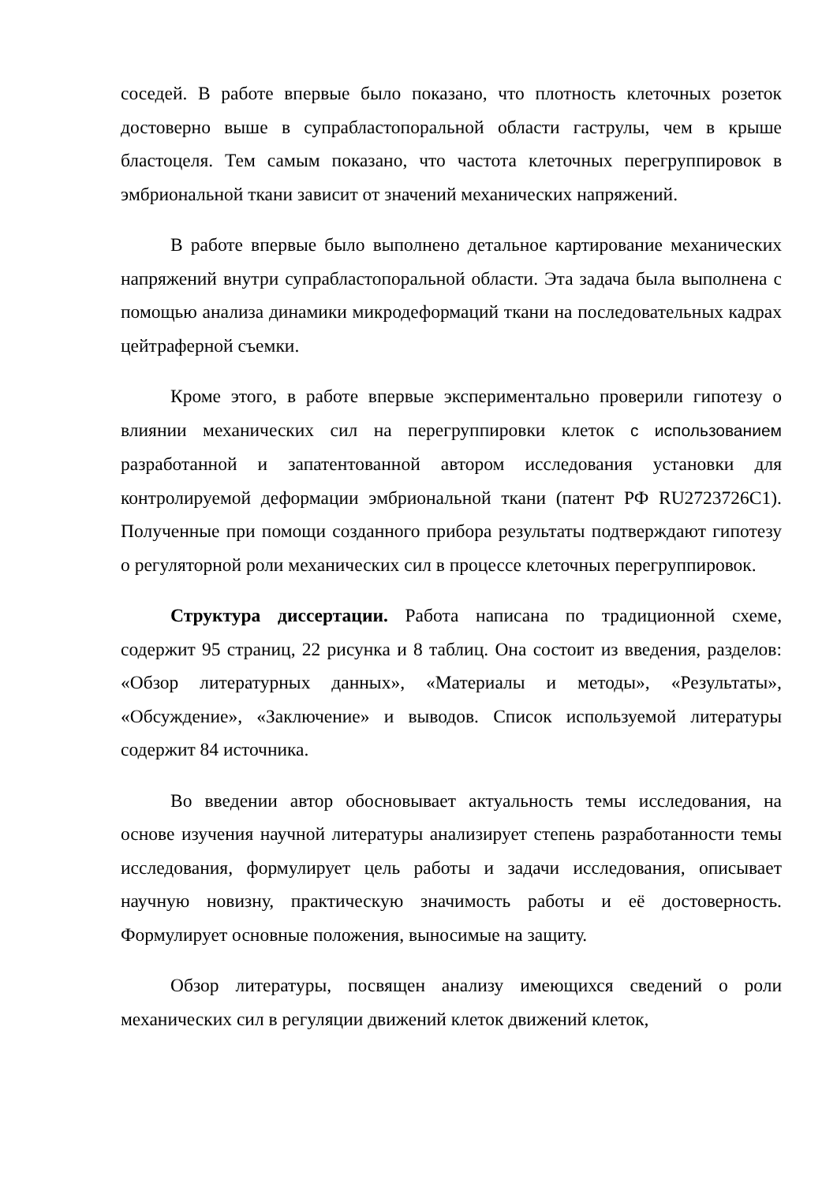соседей. В работе впервые было показано, что плотность клеточных розеток достоверно выше в супрабластопоральной области гаструлы, чем в крыше бластоцеля. Тем самым показано, что частота клеточных перегруппировок в эмбриональной ткани зависит от значений механических напряжений.
В работе впервые было выполнено детальное картирование механических напряжений внутри супрабластопоральной области. Эта задача была выполнена с помощью анализа динамики микродеформаций ткани на последовательных кадрах цейтраферной съемки.
Кроме этого, в работе впервые экспериментально проверили гипотезу о влиянии механических сил на перегруппировки клеток с использованием разработанной и запатентованной автором исследования установки для контролируемой деформации эмбриональной ткани (патент РФ RU2723726C1). Полученные при помощи созданного прибора результаты подтверждают гипотезу о регуляторной роли механических сил в процессе клеточных перегруппировок.
Структура диссертации. Работа написана по традиционной схеме, содержит 95 страниц, 22 рисунка и 8 таблиц. Она состоит из введения, разделов: «Обзор литературных данных», «Материалы и методы», «Результаты», «Обсуждение», «Заключение» и выводов. Список используемой литературы содержит 84 источника.
Во введении автор обосновывает актуальность темы исследования, на основе изучения научной литературы анализирует степень разработанности темы исследования, формулирует цель работы и задачи исследования, описывает научную новизну, практическую значимость работы и её достоверность. Формулирует основные положения, выносимые на защиту.
Обзор литературы, посвящен анализу имеющихся сведений о роли механических сил в регуляции движений клеток движений клеток,